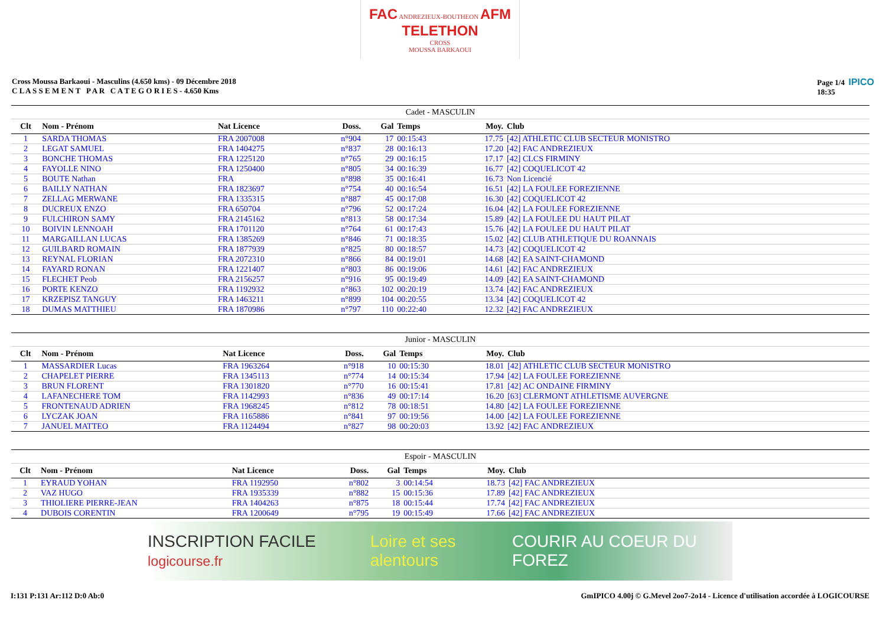FAC ANDREZIEUX-BOUTHEON AFM TELETHON
CROSS
MOUSSA BARKAOUI
Cross Moussa Barkaoui - Masculins (4.650 kms) - 09 Décembre 2018
C L A S S E M E N T P A R C A T E G O R I E S - 4.650 Kms
Page 1/4 IPICO
18:35
| Cadet - MASCULIN | | | | | | | | |
| Clt | Nom - Prénom | Nat Licence | Doss. | Gal | Temps | Moy. | Club | |
| 1 | SARDA THOMAS | FRA 2007008 | n°904 | 17 | 00:15:43 | 17.75 | [42] ATHLETIC CLUB SECTEUR MONISTRO | |
| 2 | LEGAT SAMUEL | FRA 1404275 | n°837 | 28 | 00:16:13 | 17.20 | [42] FAC ANDREZIEUX | |
| 3 | BONCHE THOMAS | FRA 1225120 | n°765 | 29 | 00:16:15 | 17.17 | [42] CLCS FIRMINY | |
| 4 | FAYOLLE NINO | FRA 1250400 | n°805 | 34 | 00:16:39 | 16.77 | [42] COQUELICOT 42 | |
| 5 | BOUTE Nathan | FRA | n°898 | 35 | 00:16:41 | 16.73 | Non Licencié | |
| 6 | BAILLY NATHAN | FRA 1823697 | n°754 | 40 | 00:16:54 | 16.51 | [42] LA FOULEE FOREZIENNE | |
| 7 | ZELLAG MERWANE | FRA 1335315 | n°887 | 45 | 00:17:08 | 16.30 | [42] COQUELICOT 42 | |
| 8 | DUCREUX ENZO | FRA 650704 | n°796 | 52 | 00:17:24 | 16.04 | [42] LA FOULEE FOREZIENNE | |
| 9 | FULCHIRON SAMY | FRA 2145162 | n°813 | 58 | 00:17:34 | 15.89 | [42] LA FOULEE DU HAUT PILAT | |
| 10 | BOIVIN LENNOAH | FRA 1701120 | n°764 | 61 | 00:17:43 | 15.76 | [42] LA FOULEE DU HAUT PILAT | |
| 11 | MARGAILLAN LUCAS | FRA 1385269 | n°846 | 71 | 00:18:35 | 15.02 | [42] CLUB ATHLETIQUE DU ROANNAIS | |
| 12 | GUILBARD ROMAIN | FRA 1877939 | n°825 | 80 | 00:18:57 | 14.73 | [42] COQUELICOT 42 | |
| 13 | REYNAL FLORIAN | FRA 2072310 | n°866 | 84 | 00:19:01 | 14.68 | [42] EA SAINT-CHAMOND | |
| 14 | FAYARD RONAN | FRA 1221407 | n°803 | 86 | 00:19:06 | 14.61 | [42] FAC ANDREZIEUX | |
| 15 | FLECHET Peob | FRA 2156257 | n°916 | 95 | 00:19:49 | 14.09 | [42] EA SAINT-CHAMOND | |
| 16 | PORTE KENZO | FRA 1192932 | n°863 | 102 | 00:20:19 | 13.74 | [42] FAC ANDREZIEUX | |
| 17 | KRZEPISZ TANGUY | FRA 1463211 | n°899 | 104 | 00:20:55 | 13.34 | [42] COQUELICOT 42 | |
| 18 | DUMAS MATTHIEU | FRA 1870986 | n°797 | 110 | 00:22:40 | 12.32 | [42] FAC ANDREZIEUX | |
| Junior - MASCULIN | | | | | | | | |
| Clt | Nom - Prénom | Nat Licence | Doss. | Gal | Temps | Moy. | Club | |
| 1 | MASSARDIER Lucas | FRA 1963264 | n°918 | 10 | 00:15:30 | 18.01 | [42] ATHLETIC CLUB SECTEUR MONISTRO | |
| 2 | CHAPELET PIERRE | FRA 1345113 | n°774 | 14 | 00:15:34 | 17.94 | [42] LA FOULEE FOREZIENNE | |
| 3 | BRUN FLORENT | FRA 1301820 | n°770 | 16 | 00:15:41 | 17.81 | [42] AC ONDAINE FIRMINY | |
| 4 | LAFANECHERE TOM | FRA 1142993 | n°836 | 49 | 00:17:14 | 16.20 | [63] CLERMONT ATHLETISME AUVERGNE | |
| 5 | FRONTENAUD ADRIEN | FRA 1968245 | n°812 | 78 | 00:18:51 | 14.80 | [42] LA FOULEE FOREZIENNE | |
| 6 | LYCZAK JOAN | FRA 1165886 | n°841 | 97 | 00:19:56 | 14.00 | [42] LA FOULEE FOREZIENNE | |
| 7 | JANUEL MATTEO | FRA 1124494 | n°827 | 98 | 00:20:03 | 13.92 | [42] FAC ANDREZIEUX | |
| Espoir - MASCULIN | | | | | | | | |
| Clt | Nom - Prénom | Nat Licence | Doss. | Gal | Temps | Moy. | Club | |
| 1 | EYRAUD YOHAN | FRA 1192950 | n°802 | 3 | 00:14:54 | 18.73 | [42] FAC ANDREZIEUX | |
| 2 | VAZ HUGO | FRA 1935339 | n°882 | 15 | 00:15:36 | 17.89 | [42] FAC ANDREZIEUX | |
| 3 | THIOLIERE PIERRE-JEAN | FRA 1404263 | n°875 | 18 | 00:15:44 | 17.74 | [42] FAC ANDREZIEUX | |
| 4 | DUBOIS CORENTIN | FRA 1200649 | n°795 | 19 | 00:15:49 | 17.66 | [42] FAC ANDREZIEUX | |
INSCRIPTION FACILE logicourse.fr Loire et ses alentours COURIR AU COEUR DU FOREZ
I:131 P:131 Ar:112 D:0 Ab:0 GmIPICO 4.00j © G.Mevel 2oo7-2o14 - Licence d'utilisation accordée à LOGICOURSE